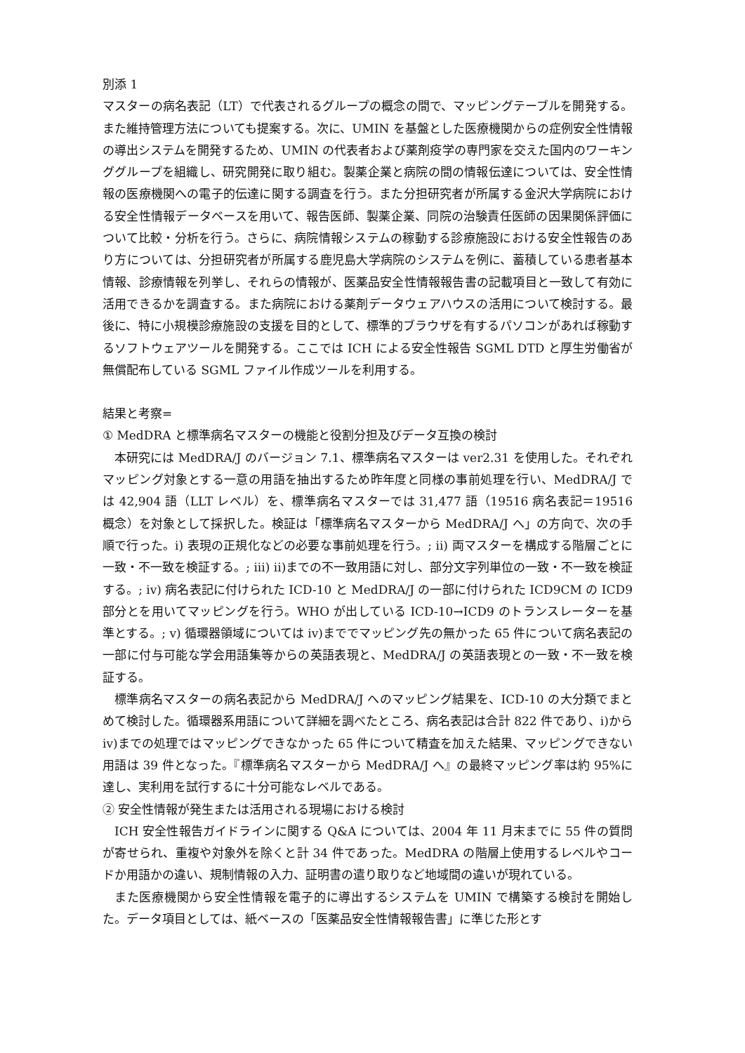別添 1
マスターの病名表記（LT）で代表されるグループの概念の間で、マッピングテーブルを開発する。また維持管理方法についても提案する。次に、UMIN を基盤とした医療機関からの症例安全性情報の導出システムを開発するため、UMIN の代表者および薬剤疫学の専門家を交えた国内のワーキンググループを組織し、研究開発に取り組む。製薬企業と病院の間の情報伝達については、安全性情報の医療機関への電子的伝達に関する調査を行う。また分担研究者が所属する金沢大学病院における安全性情報データベースを用いて、報告医師、製薬企業、同院の治験責任医師の因果関係評価について比較・分析を行う。さらに、病院情報システムの稼動する診療施設における安全性報告のあり方については、分担研究者が所属する鹿児島大学病院のシステムを例に、蓄積している患者基本情報、診療情報を列挙し、それらの情報が、医薬品安全性情報報告書の記載項目と一致して有効に活用できるかを調査する。また病院における薬剤データウェアハウスの活用について検討する。最後に、特に小規模診療施設の支援を目的として、標準的ブラウザを有するパソコンがあれば稼動するソフトウェアツールを開発する。ここでは ICH による安全性報告 SGML DTD と厚生労働省が無償配布している SGML ファイル作成ツールを利用する。
結果と考察=
① MedDRA と標準病名マスターの機能と役割分担及びデータ互換の検討
本研究には MedDRA/J のバージョン 7.1、標準病名マスターは ver2.31 を使用した。それぞれマッピング対象とする一意の用語を抽出するため昨年度と同様の事前処理を行い、MedDRA/J では 42,904 語（LLT レベル）を、標準病名マスターでは 31,477 語（19516 病名表記＝19516 概念）を対象として採択した。検証は「標準病名マスターから MedDRA/J へ」の方向で、次の手順で行った。i) 表現の正規化などの必要な事前処理を行う。; ii) 両マスターを構成する階層ごとに一致・不一致を検証する。; iii) ii)までの不一致用語に対し、部分文字列単位の一致・不一致を検証する。; iv) 病名表記に付けられた ICD-10 と MedDRA/J の一部に付けられた ICD9CM の ICD9 部分とを用いてマッピングを行う。WHO が出している ICD-10→ICD9 のトランスレーターを基準とする。; v) 循環器領域については iv)まででマッピング先の無かった 65 件について病名表記の一部に付与可能な学会用語集等からの英語表現と、MedDRA/J の英語表現との一致・不一致を検証する。
標準病名マスターの病名表記から MedDRA/J へのマッピング結果を、ICD-10 の大分類でまとめて検討した。循環器系用語について詳細を調べたところ、病名表記は合計 822 件であり、i)から iv)までの処理ではマッピングできなかった 65 件について精査を加えた結果、マッピングできない用語は 39 件となった。『標準病名マスターから MedDRA/J へ』の最終マッピング率は約 95%に達し、実利用を試行するに十分可能なレベルである。
② 安全性情報が発生または活用される現場における検討
ICH 安全性報告ガイドラインに関する Q&A については、2004 年 11 月末までに 55 件の質問が寄せられ、重複や対象外を除くと計 34 件であった。MedDRA の階層上使用するレベルやコードか用語かの違い、規制情報の入力、証明書の遣り取りなど地域間の違いが現れている。
また医療機関から安全性情報を電子的に導出するシステムを UMIN で構築する検討を開始した。データ項目としては、紙ベースの「医薬品安全性情報報告書」に準じた形とす